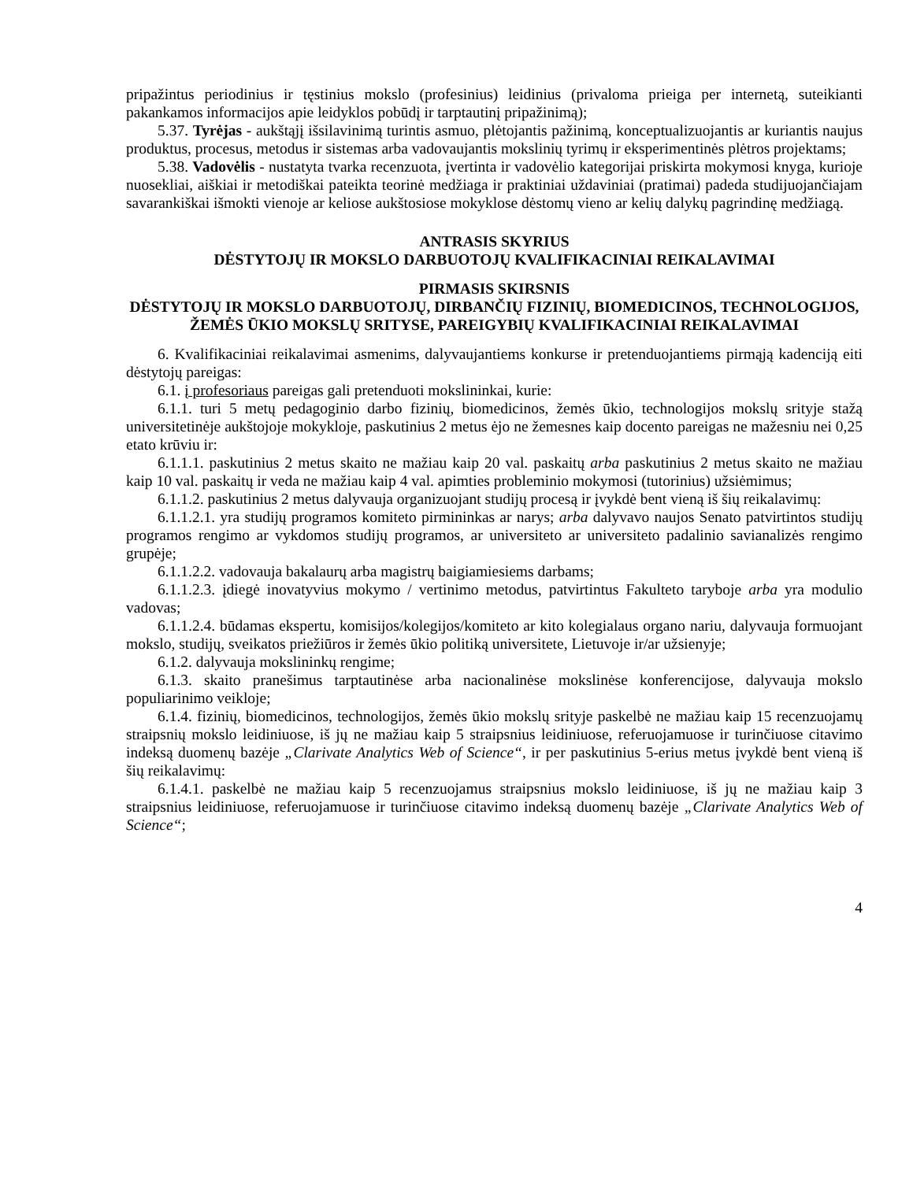pripažintus periodinius ir tęstinius mokslo (profesinius) leidinius (privaloma prieiga per internetą, suteikianti pakankamos informacijos apie leidyklos pobūdį ir tarptautinį pripažinimą);
5.37. Tyrėjas - aukštąjį išsilavinimą turintis asmuo, plėtojantis pažinimą, konceptualizuojantis ar kuriantis naujus produktus, procesus, metodus ir sistemas arba vadovaujantis mokslinių tyrimų ir eksperimentinės plėtros projektams;
5.38. Vadovėlis - nustatyta tvarka recenzuota, įvertinta ir vadovėlio kategorijai priskirta mokymosi knyga, kurioje nuosekliai, aiškiai ir metodiškai pateikta teorinė medžiaga ir praktiniai uždaviniai (pratimai) padeda studijuojančiajam savarankiškai išmokti vienoje ar keliose aukštosiose mokyklose dėstomų vieno ar kelių dalykų pagrindinę medžiagą.
ANTRASIS SKYRIUS
DĖSTYTOJŲ IR MOKSLO DARBUOTOJŲ KVALIFIKACINIAI REIKALAVIMAI
PIRMASIS SKIRSNIS
DĖSTYTOJŲ IR MOKSLO DARBUOTOJŲ, DIRBANČIŲ FIZINIŲ, BIOMEDICINOS, TECHNOLOGIJOS, ŽEMĖS ŪKIO MOKSLŲ SRITYSE, PAREIGYBIŲ KVALIFIKACINIAI REIKALAVIMAI
6. Kvalifikaciniai reikalavimai asmenims, dalyvaujantiems konkurse ir pretenduojantiems pirmąją kadenciją eiti dėstytojų pareigas:
6.1. į profesoriaus pareigas gali pretenduoti mokslininkai, kurie:
6.1.1. turi 5 metų pedagoginio darbo fizinių, biomedicinos, žemės ūkio, technologijos mokslų srityje stažą universitetinėje aukštojoje mokykloje, paskutinius 2 metus ėjo ne žemesnes kaip docento pareigas ne mažesniu nei 0,25 etato krūviu ir:
6.1.1.1. paskutinius 2 metus skaito ne mažiau kaip 20 val. paskaitų arba paskutinius 2 metus skaito ne mažiau kaip 10 val. paskaitų ir veda ne mažiau kaip 4 val. apimties probleminio mokymosi (tutorinius) užsiėmimus;
6.1.1.2. paskutinius 2 metus dalyvauja organizuojant studijų procesą ir įvykdė bent vieną iš šių reikalavimų:
6.1.1.2.1. yra studijų programos komiteto pirmininkas ar narys; arba dalyvavo naujos Senato patvirtintos studijų programos rengimo ar vykdomos studijų programos, ar universiteto ar universiteto padalinio savianalizės rengimo grupėje;
6.1.1.2.2. vadovauja bakalaurų arba magistrų baigiamiesiems darbams;
6.1.1.2.3. įdiegė inovatyvius mokymo / vertinimo metodus, patvirtintus Fakulteto taryboje arba yra modulio vadovas;
6.1.1.2.4. būdamas ekspertu, komisijos/kolegijos/komiteto ar kito kolegialaus organo nariu, dalyvauja formuojant mokslo, studijų, sveikatos priežiūros ir žemės ūkio politiką universitete, Lietuvoje ir/ar užsienyje;
6.1.2. dalyvauja mokslininkų rengime;
6.1.3. skaito pranešimus tarptautinėse arba nacionalinėse mokslinėse konferencijose, dalyvauja mokslo populiarinimo veikloje;
6.1.4. fizinių, biomedicinos, technologijos, žemės ūkio mokslų srityje paskelbė ne mažiau kaip 15 recenzuojamų straipsnių mokslo leidiniuose, iš jų ne mažiau kaip 5 straipsnius leidiniuose, referuojamuose ir turinčiuose citavimo indeksą duomenų bazėje „Clarivate Analytics Web of Science“, ir per paskutinius 5-erius metus įvykdė bent vieną iš šių reikalavimų:
6.1.4.1. paskelbė ne mažiau kaip 5 recenzuojamus straipsnius mokslo leidiniuose, iš jų ne mažiau kaip 3 straipsnius leidiniuose, referuojamuose ir turinčiuose citavimo indeksą duomenų bazėje „Clarivate Analytics Web of Science“;
4